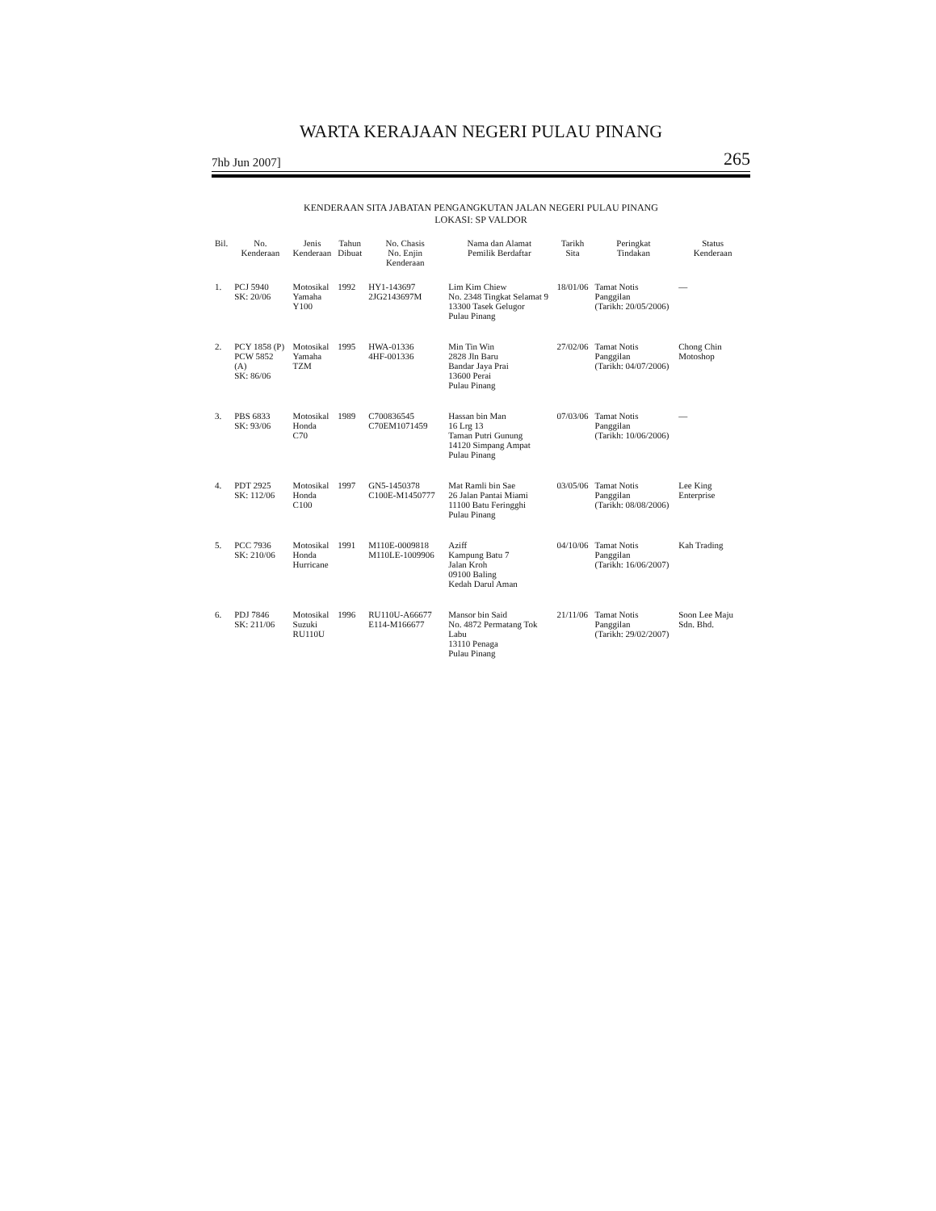WARTA KERAJAAN NEGERI PULAU PINANG
7hb Jun 2007] 265
KENDERAAN SITA JABATAN PENGANGKUTAN JALAN NEGERI PULAU PINANG
LOKASI: SP VALDOR
| Bil. | No. Kenderaan | Jenis Kenderaan | Tahun Dibuat | No. Chasis No. Enjin Kenderaan | Nama dan Alamat Pemilik Berdaftar | Tarikh Sita | Peringkat Tindakan | Status Kenderaan |
| --- | --- | --- | --- | --- | --- | --- | --- | --- |
| 1. | PCJ 5940 SK: 20/06 | Motosikal Yamaha Y100 | 1992 | HY1-143697 2JG2143697M | Lim Kim Chiew No. 2348 Tingkat Selamat 9 13300 Tasek Gelugor Pulau Pinang | 18/01/06 | Tamat Notis Panggilan (Tarikh: 20/05/2006) | — |
| 2. | PCY 1858 (P) PCW 5852 (A) SK: 86/06 | Motosikal Yamaha TZM | 1995 | HWA-01336 4HF-001336 | Min Tin Win 2828 Jln Baru Bandar Jaya Prai 13600 Perai Pulau Pinang | 27/02/06 | Tamat Notis Panggilan (Tarikh: 04/07/2006) | Chong Chin Motoshop |
| 3. | PBS 6833 SK: 93/06 | Motosikal Honda C70 | 1989 | C700836545 C70EM1071459 | Hassan bin Man 16 Lrg 13 Taman Putri Gunung 14120 Simpang Ampat Pulau Pinang | 07/03/06 | Tamat Notis Panggilan (Tarikh: 10/06/2006) | — |
| 4. | PDT 2925 SK: 112/06 | Motosikal Honda C100 | 1997 | GN5-1450378 C100E-M1450777 | Mat Ramli bin Sae 26 Jalan Pantai Miami 11100 Batu Feringghi Pulau Pinang | 03/05/06 | Tamat Notis Panggilan (Tarikh: 08/08/2006) | Lee King Enterprise |
| 5. | PCC 7936 SK: 210/06 | Motosikal Honda Hurricane | 1991 | M110E-0009818 M110LE-1009906 | Aziff Kampung Batu 7 Jalan Kroh 09100 Baling Kedah Darul Aman | 04/10/06 | Tamat Notis Panggilan (Tarikh: 16/06/2007) | Kah Trading |
| 6. | PDJ 7846 SK: 211/06 | Motosikal Suzuki RU110U | 1996 | RU110U-A66677 E114-M166677 | Mansor bin Said No. 4872 Permatang Tok Labu 13110 Penaga Pulau Pinang | 21/11/06 | Tamat Notis Panggilan (Tarikh: 29/02/2007) | Soon Lee Maju Sdn. Bhd. |